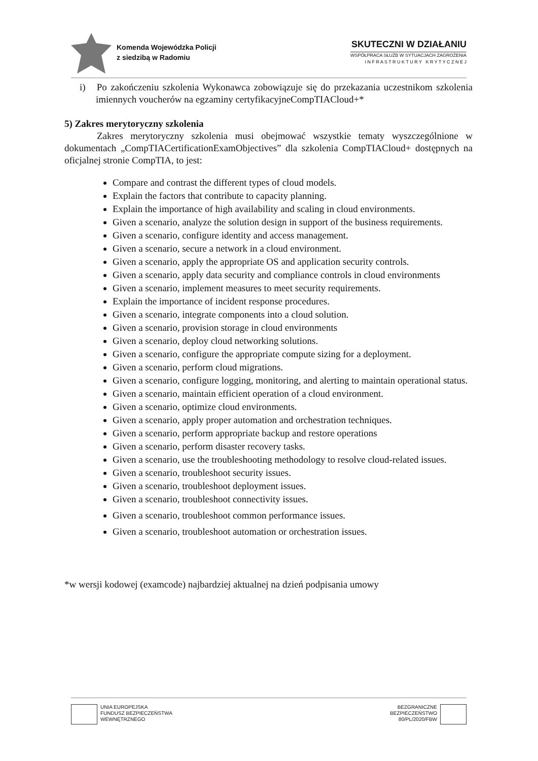Komenda Wojewódzka Policji
z siedzibą w Radomiu
SKUTECZNI W DZIAŁANIU
WSPÓŁPRACA SŁUŻB W SYTUACJACH ZAGROŻENIA
I N F R A S T R U K T U R Y K R Y T Y C Z N E J
i) Po zakończeniu szkolenia Wykonawca zobowiązuje się do przekazania uczestnikom szkolenia imiennych voucherów na egzaminy certyfikacyjneCompTIACloud+*
5) Zakres merytoryczny szkolenia
Zakres merytoryczny szkolenia musi obejmować wszystkie tematy wyszczególnione w dokumentach „CompTIACertificationExamObjectives” dla szkolenia CompTIACloud+ dostępnych na oficjalnej stronie CompTIA, to jest:
Compare and contrast the different types of cloud models.
Explain the factors that contribute to capacity planning.
Explain the importance of high availability and scaling in cloud environments.
Given a scenario, analyze the solution design in support of the business requirements.
Given a scenario, configure identity and access management.
Given a scenario, secure a network in a cloud environment.
Given a scenario, apply the appropriate OS and application security controls.
Given a scenario, apply data security and compliance controls in cloud environments
Given a scenario, implement measures to meet security requirements.
Explain the importance of incident response procedures.
Given a scenario, integrate components into a cloud solution.
Given a scenario, provision storage in cloud environments
Given a scenario, deploy cloud networking solutions.
Given a scenario, configure the appropriate compute sizing for a deployment.
Given a scenario, perform cloud migrations.
Given a scenario, configure logging, monitoring, and alerting to maintain operational status.
Given a scenario, maintain efficient operation of a cloud environment.
Given a scenario, optimize cloud environments.
Given a scenario, apply proper automation and orchestration techniques.
Given a scenario, perform appropriate backup and restore operations
Given a scenario, perform disaster recovery tasks.
Given a scenario, use the troubleshooting methodology to resolve cloud-related issues.
Given a scenario, troubleshoot security issues.
Given a scenario, troubleshoot deployment issues.
Given a scenario, troubleshoot connectivity issues.
Given a scenario, troubleshoot common performance issues.
Given a scenario, troubleshoot automation or orchestration issues.
*w wersji kodowej (examcode) najbardziej aktualnej na dzień podpisania umowy
UNIA EUROPEJSKA
FUNDUSZ BEZPIECZEŃSTWA
WEWNĘTRZNEGO
BEZGRANICZNE
BEZPIECZEŃSTWO
80/PL/2020/FBW